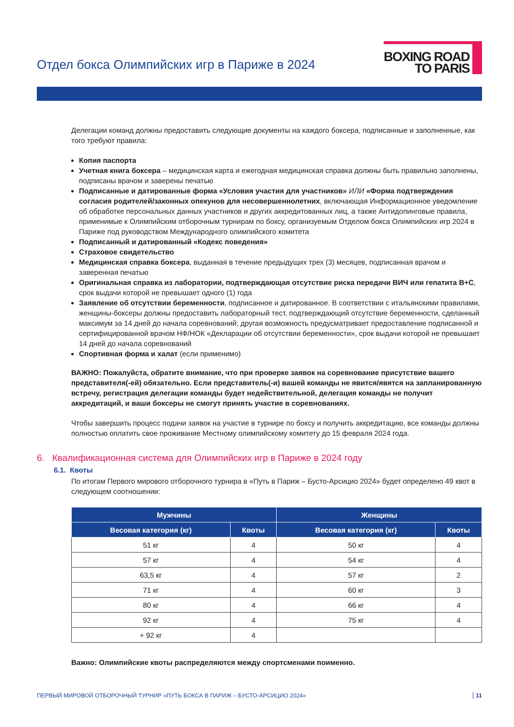Отдел бокса Олимпийских игр в Париже в 2024
BOXING ROAD
TO PARIS
Делегации команд должны предоставить следующие документы на каждого боксера, подписанные и заполненные, как того требуют правила:
Копия паспорта
Учетная книга боксера – медицинская карта и ежегодная медицинская справка должны быть правильно заполнены, подписаны врачом и заверены печатью
Подписанные и датированные форма «Условия участия для участников» ИЛИ «Форма подтверждения согласия родителей/законных опекунов для несовершеннолетних, включающая Информационное уведомление об обработке персональных данных участников и других аккредитованных лиц, а также Антидопинговые правила, применимые к Олимпийским отборочным турнирам по боксу, организуемым Отделом бокса Олимпийских игр 2024 в Париже под руководством Международного олимпийского комитета
Подписанный и датированный «Кодекс поведения»
Страховое свидетельство
Медицинская справка боксера, выданная в течение предыдущих трех (3) месяцев, подписанная врачом и заверенная печатью
Оригинальная справка из лаборатории, подтверждающая отсутствие риска передачи ВИЧ или гепатита B+C, срок выдачи которой не превышает одного (1) года
Заявление об отсутствии беременности, подписанное и датированное. В соответствии с итальянскими правилами, женщины-боксеры должны предоставить лабораторный тест, подтверждающий отсутствие беременности, сделанный максимум за 14 дней до начала соревнований; другая возможность предусматривает предоставление подписанной и сертифицированной врачом НФ/НОК «Декларации об отсутствии беременности», срок выдачи которой не превышает 14 дней до начала соревнований
Спортивная форма и халат (если применимо)
ВАЖНО: Пожалуйста, обратите внимание, что при проверке заявок на соревнование присутствие вашего представителя(-ей) обязательно. Если представитель(-и) вашей команды не явится/явятся на запланированную встречу, регистрация делегации команды будет недействительной, делегация команды не получит аккредитаций, и ваши боксеры не смогут принять участие в соревнованиях.
Чтобы завершить процесс подачи заявок на участие в турнире по боксу и получить аккредитацию, все команды должны полностью оплатить свое проживание Местному олимпийскому комитету до 15 февраля 2024 года.
6. Квалификационная система для Олимпийских игр в Париже в 2024 году
6.1. Квоты
По итогам Первого мирового отборочного турнира в «Путь в Париж – Бусто-Арсицио 2024» будет определено 49 квот в следующем соотношении:
| Мужчины | | Женщины | |
| --- | --- | --- | --- |
| Весовая категория (кг) | Квоты | Весовая категория (кг) | Квоты |
| 51 кг | 4 | 50 кг | 4 |
| 57 кг | 4 | 54 кг | 4 |
| 63,5 кг | 4 | 57 кг | 2 |
| 71 кг | 4 | 60 кг | 3 |
| 80 кг | 4 | 66 кг | 4 |
| 92 кг | 4 | 75 кг | 4 |
| + 92 кг | 4 | | |
Важно: Олимпийские квоты распределяются между спортсменами поименно.
ПЕРВЫЙ МИРОВОЙ ОТБОРОЧНЫЙ ТУРНИР «ПУТЬ БОКСА В ПАРИЖ – БУСТО-АРСИЦИО 2024» 11